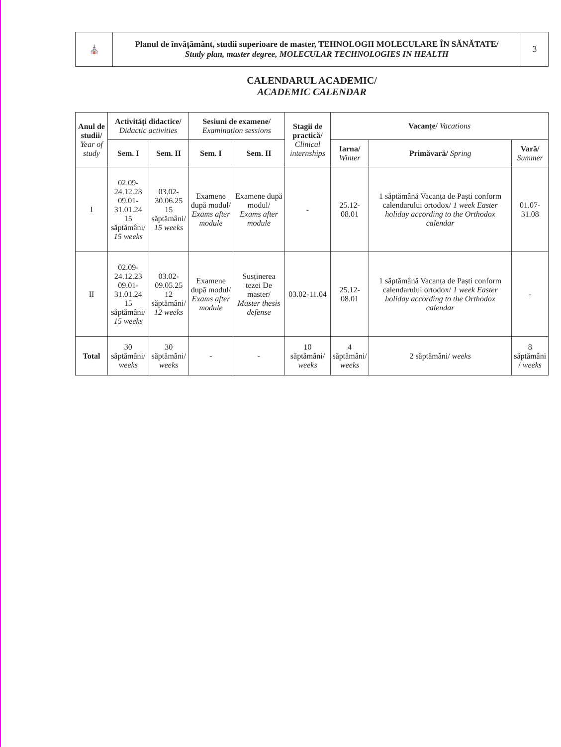| ⛪ | Planul de învățământ, studii superioare de master, TEHNOLOGII MOLECULARE ÎN SĂNĂTATE/ Study plan, master degree, MOLECULAR TECHNOLOGIES IN HEALTH | 3 |
CALENDARUL ACADEMIC/
ACADEMIC CALENDAR
| Anul de studii/ Year of study | Activități didactice/ Didactic activities | | Sesiuni de examene/ Examination sessions | | Stagii de practică/ Clinical internships | Vacanțe/ Vacations | | |
| --- | --- | --- | --- | --- | --- | --- | --- | --- |
| | Sem. I | Sem. II | Sem. I | Sem. II | | Iarna/ Winter | Primăvară/ Spring | Vară/ Summer |
| I | 02.09-24.12.23 09.01-31.01.24 15 săptămâni/ 15 weeks | 03.02- 30.06.25 15 săptămâni/ 15 weeks | Examene după modul/ Exams after module | Examene după modul/ Exams after module | - | 25.12-08.01 | 1 săptămână Vacanța de Paști conform calendarului ortodox/ 1 week Easter holiday according to the Orthodox calendar | 01.07-31.08 |
| II | 02.09-24.12.23 09.01-31.01.24 15 săptămâni/ 15 weeks | 03.02- 09.05.25 12 săptămâni/ 12 weeks | Examene după modul/ Exams after module | Susținerea tezei De master/ Master thesis defense | 03.02-11.04 | 25.12-08.01 | 1 săptămână Vacanța de Paști conform calendarului ortodox/ 1 week Easter holiday according to the Orthodox calendar | - |
| Total | 30 săptămâni/ weeks | 30 săptămâni/ weeks | - | - | 10 săptămâni/ weeks | 4 săptămâni/ weeks | 2 săptămâni/ weeks | 8 săptămâni / weeks |